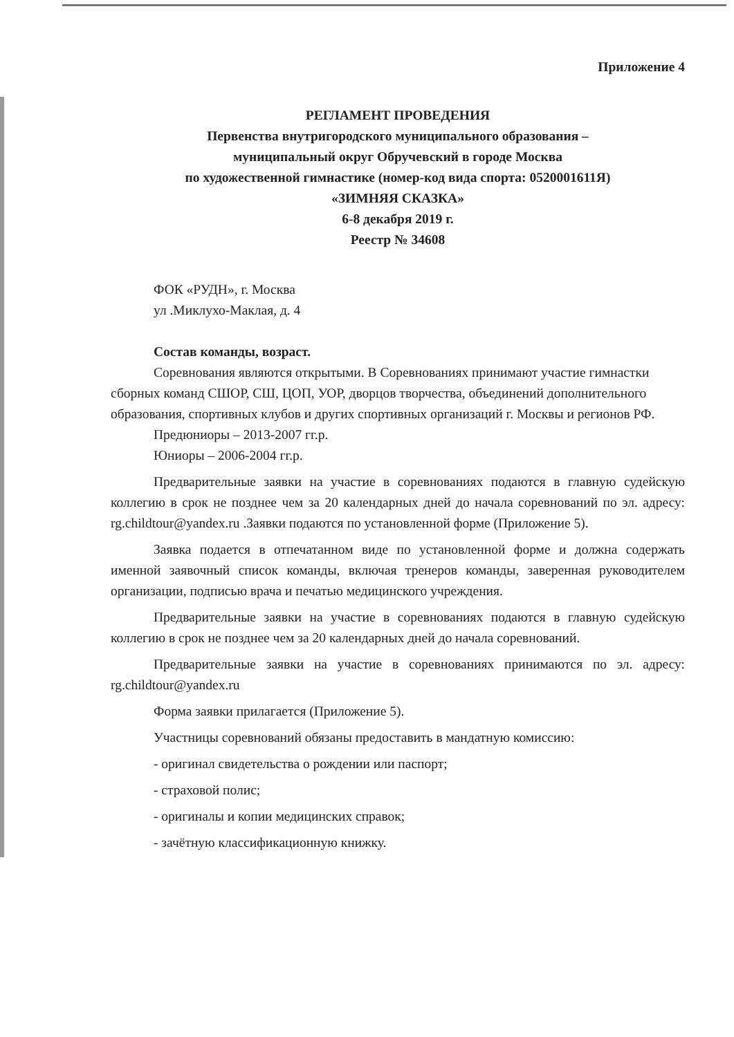Приложение 4
РЕГЛАМЕНТ ПРОВЕДЕНИЯ
Первенства внутригородского муниципального образования –
муниципальный округ Обручевский в городе Москва
по художественной гимнастике (номер-код вида спорта: 0520001611Я)
«ЗИМНЯЯ СКАЗКА»
6-8 декабря 2019 г.
Реестр № 34608
ФОК «РУДН», г. Москва
ул .Миклухо-Маклая, д. 4
Состав команды, возраст.
Соревнования являются открытыми. В Соревнованиях принимают участие гимнастки сборных команд СШОР, СШ, ЦОП, УОР, дворцов творчества, объединений дополнительного образования, спортивных клубов и других спортивных организаций г. Москвы и регионов РФ.
Предюниоры – 2013-2007 гг.р.
Юниоры – 2006-2004 гг.р.
Предварительные заявки на участие в соревнованиях подаются в главную судейскую коллегию в срок не позднее чем за 20 календарных дней до начала соревнований по эл. адресу: rg.childtour@yandex.ru .Заявки подаются по установленной форме (Приложение 5).
Заявка подается в отпечатанном виде по установленной форме и должна содержать именной заявочный список команды, включая тренеров команды, заверенная руководителем организации, подписью врача и печатью медицинского учреждения.
Предварительные заявки на участие в соревнованиях подаются в главную судейскую коллегию в срок не позднее чем за 20 календарных дней до начала соревнований.
Предварительные заявки на участие в соревнованиях принимаются по эл. адресу: rg.childtour@yandex.ru
Форма заявки прилагается (Приложение 5).
Участницы соревнований обязаны предоставить в мандатную комиссию:
- оригинал свидетельства о рождении или паспорт;
- страховой полис;
- оригиналы и копии медицинских справок;
- зачётную классификационную книжку.